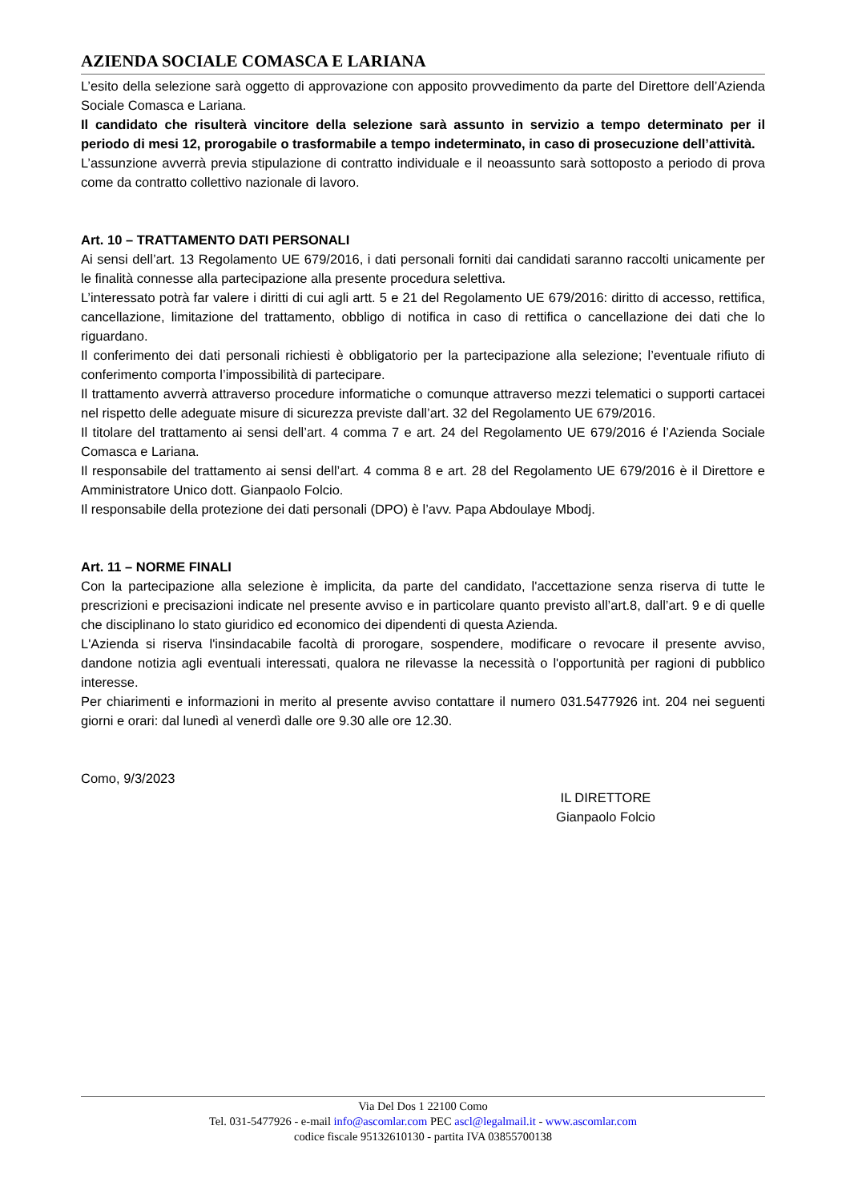AZIENDA SOCIALE COMASCA E LARIANA
L’esito della selezione sarà oggetto di approvazione con apposito provvedimento da parte del Direttore dell’Azienda Sociale Comasca e Lariana.
Il candidato che risulterà vincitore della selezione sarà assunto in servizio a tempo determinato per il periodo di mesi 12, prorogabile o trasformabile a tempo indeterminato, in caso di prosecuzione dell’attività.
L’assunzione avverrà previa stipulazione di contratto individuale e il neoassunto sarà sottoposto a periodo di prova come da contratto collettivo nazionale di lavoro.
Art. 10 – TRATTAMENTO DATI PERSONALI
Ai sensi dell’art. 13 Regolamento UE 679/2016, i dati personali forniti dai candidati saranno raccolti unicamente per le finalità connesse alla partecipazione alla presente procedura selettiva.
L’interessato potrà far valere i diritti di cui agli artt. 5 e 21 del Regolamento UE 679/2016: diritto di accesso, rettifica, cancellazione, limitazione del trattamento, obbligo di notifica in caso di rettifica o cancellazione dei dati che lo riguardano.
Il conferimento dei dati personali richiesti è obbligatorio per la partecipazione alla selezione; l’eventuale rifiuto di conferimento comporta l’impossibilità di partecipare.
Il trattamento avverrà attraverso procedure informatiche o comunque attraverso mezzi telematici o supporti cartacei nel rispetto delle adeguate misure di sicurezza previste dall’art. 32 del Regolamento UE 679/2016.
Il titolare del trattamento ai sensi dell’art. 4 comma 7 e art. 24 del Regolamento UE 679/2016 é l’Azienda Sociale Comasca e Lariana.
Il responsabile del trattamento ai sensi dell’art. 4 comma 8 e art. 28 del Regolamento UE 679/2016 è il Direttore e Amministratore Unico dott. Gianpaolo Folcio.
Il responsabile della protezione dei dati personali (DPO) è l’avv. Papa Abdoulaye Mbodj.
Art. 11 – NORME FINALI
Con la partecipazione alla selezione è implicita, da parte del candidato, l'accettazione senza riserva di tutte le prescrizioni e precisazioni indicate nel presente avviso e in particolare quanto previsto all’art.8, dall’art. 9 e di quelle che disciplinano lo stato giuridico ed economico dei dipendenti di questa Azienda.
L'Azienda si riserva l'insindacabile facoltà di prorogare, sospendere, modificare o revocare il presente avviso, dandone notizia agli eventuali interessati, qualora ne rilevasse la necessità o l'opportunità per ragioni di pubblico interesse.
Per chiarimenti e informazioni in merito al presente avviso contattare il numero 031.5477926 int. 204 nei seguenti giorni e orari: dal lunedì al venerdì dalle ore 9.30 alle ore 12.30.
Como, 9/3/2023
IL DIRETTORE
Gianpaolo Folcio
Via Del Dos 1 22100 Como
Tel. 031-5477926 - e-mail info@ascomlar.com PEC ascl@legalmail.it - www.ascomlar.com
codice fiscale 95132610130 - partita IVA 03855700138